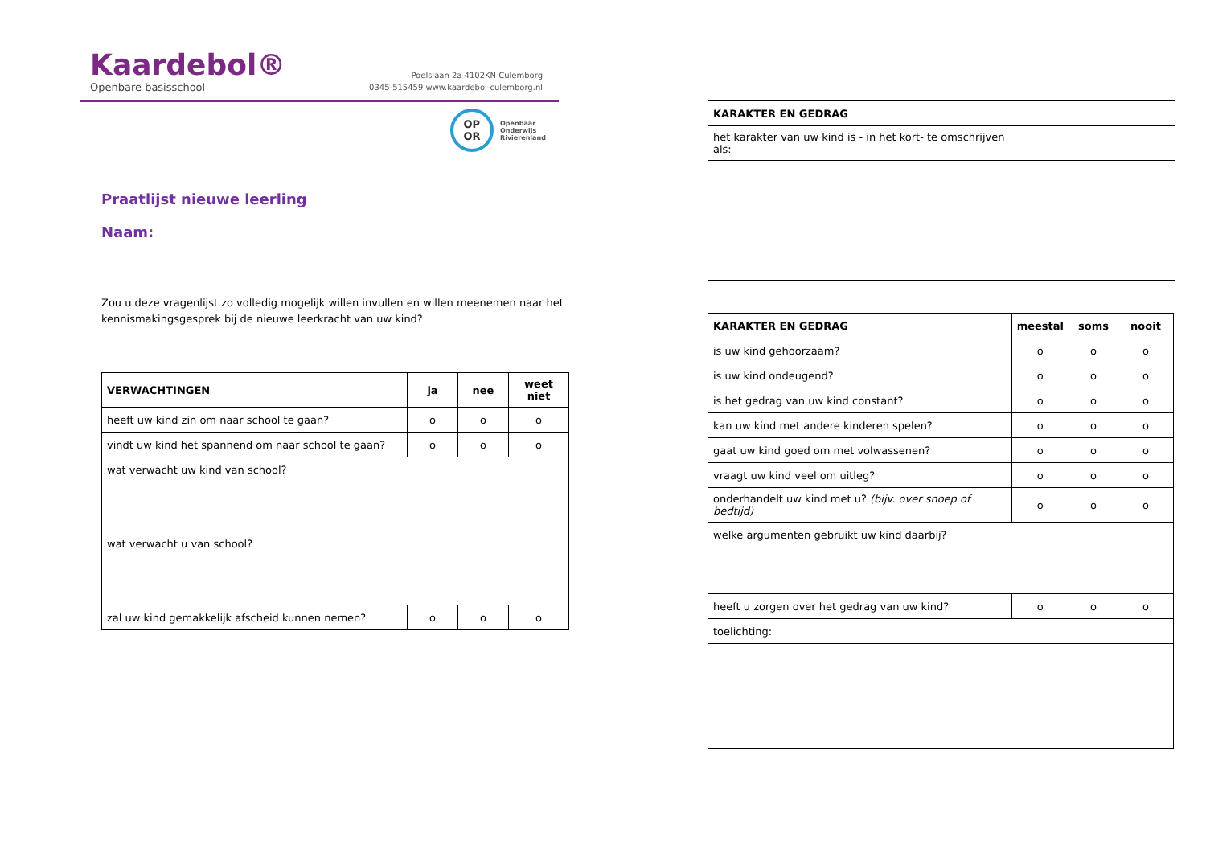Kaardebol®
Openbare basisschool
Poelslaan 2a 4102KN Culemborg
0345-515459 www.kaardebol-culemborg.nl
OP
OR
Openbaar
Onderwijs
Rivierenland
Praatlijst nieuwe leerling
Naam:
Zou u deze vragenlijst zo volledig mogelijk willen invullen en willen meenemen naar het kennismakingsgesprek bij de nieuwe leerkracht van uw kind?
| VERWACHTINGEN | ja | nee | weet niet |
| --- | --- | --- | --- |
| heeft uw kind zin om naar school te gaan? | o | o | o |
| vindt uw kind het spannend om naar school te gaan? | o | o | o |
| wat verwacht uw kind van school? | | | |
| wat verwacht u van school? | | | |
| zal uw kind gemakkelijk afscheid kunnen nemen? | o | o | o |
| KARAKTER EN GEDRAG |
| --- |
| het karakter van uw kind is - in het kort- te omschrijven als: |
| KARAKTER EN GEDRAG | meestal | soms | nooit |
| --- | --- | --- | --- |
| is uw kind gehoorzaam? | o | o | o |
| is uw kind ondeugend? | o | o | o |
| is het gedrag van uw kind constant? | o | o | o |
| kan uw kind met andere kinderen spelen? | o | o | o |
| gaat uw kind goed om met volwassenen? | o | o | o |
| vraagt uw kind veel om uitleg? | o | o | o |
| onderhandelt uw kind met u? (bijv. over snoep of bedtijd) | o | o | o |
| welke argumenten gebruikt uw kind daarbij? | | | |
| heeft u zorgen over het gedrag van uw kind? | o | o | o |
| toelichting: | | | |